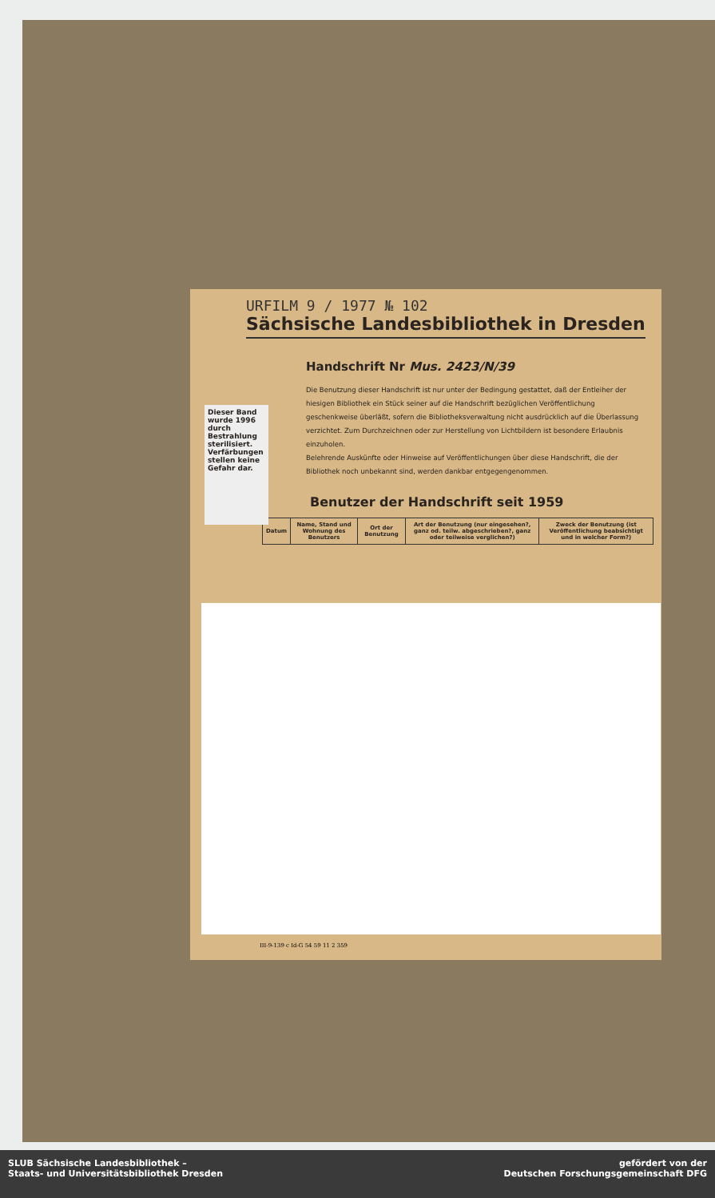URFILM 9 / 1977 № 102
Sächsische Landesbibliothek in Dresden
Handschrift Nr Mus. 2423/N/39
Die Benutzung dieser Handschrift ist nur unter der Bedingung gestattet, daß der Entleiher der hiesigen Bibliothek ein Stück seiner auf die Handschrift bezüglichen Veröffentlichung geschenkweise überläßt, sofern die Bibliotheksverwaltung nicht ausdrücklich auf die Überlassung verzichtet. Zum Durchzeichnen oder zur Herstellung von Lichtbildern ist besondere Erlaubnis einzuholen.
Belehrende Auskünfte oder Hinweise auf Veröffentlichungen über diese Handschrift, die der Bibliothek noch unbekannt sind, werden dankbar entgegengenommen.
Dieser Band wurde 1996 durch Bestrahlung sterilisiert. Verfärbungen stellen keine Gefahr dar.
Benutzer der Handschrift seit 1959
| Datum | Name, Stand und Wohnung des Benutzers | Ort der Benutzung | Art der Benutzung (nur eingesehen?, ganz od. teilw. abgeschrieben?, ganz oder teilweise verglichen?) | Zweck der Benutzung (ist Veröffentlichung beabsichtigt und in welcher Form?) |
| --- | --- | --- | --- | --- |
III-9-139 c Id-G 54 59 11 2 359
SLUB Sächsische Landesbibliothek –
Staats- und Universitätsbibliothek Dresden
gefördert von der
Deutschen Forschungsgemeinschaft DFG